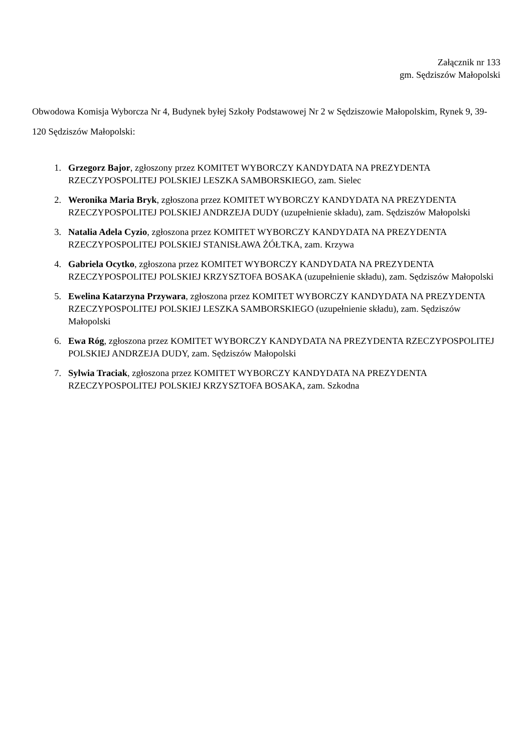Załącznik nr 133
gm. Sędziszów Małopolski
Obwodowa Komisja Wyborcza Nr 4, Budynek byłej Szkoły Podstawowej Nr 2 w Sędziszowie Małopolskim, Rynek 9, 39-120 Sędziszów Małopolski:
1. Grzegorz Bajor, zgłoszony przez KOMITET WYBORCZY KANDYDATA NA PREZYDENTA RZECZYPOSPOLITEJ POLSKIEJ LESZKA SAMBORSKIEGO, zam. Sielec
2. Weronika Maria Bryk, zgłoszona przez KOMITET WYBORCZY KANDYDATA NA PREZYDENTA RZECZYPOSPOLITEJ POLSKIEJ ANDRZEJA DUDY (uzupełnienie składu), zam. Sędziszów Małopolski
3. Natalia Adela Cyzio, zgłoszona przez KOMITET WYBORCZY KANDYDATA NA PREZYDENTA RZECZYPOSPOLITEJ POLSKIEJ STANISŁAWA ŻÓŁTKA, zam. Krzywa
4. Gabriela Ocytko, zgłoszona przez KOMITET WYBORCZY KANDYDATA NA PREZYDENTA RZECZYPOSPOLITEJ POLSKIEJ KRZYSZTOFA BOSAKA (uzupełnienie składu), zam. Sędziszów Małopolski
5. Ewelina Katarzyna Przywara, zgłoszona przez KOMITET WYBORCZY KANDYDATA NA PREZYDENTA RZECZYPOSPOLITEJ POLSKIEJ LESZKA SAMBORSKIEGO (uzupełnienie składu), zam. Sędziszów Małopolski
6. Ewa Róg, zgłoszona przez KOMITET WYBORCZY KANDYDATA NA PREZYDENTA RZECZYPOSPOLITEJ POLSKIEJ ANDRZEJA DUDY, zam. Sędziszów Małopolski
7. Sylwia Traciak, zgłoszona przez KOMITET WYBORCZY KANDYDATA NA PREZYDENTA RZECZYPOSPOLITEJ POLSKIEJ KRZYSZTOFA BOSAKA, zam. Szkodna